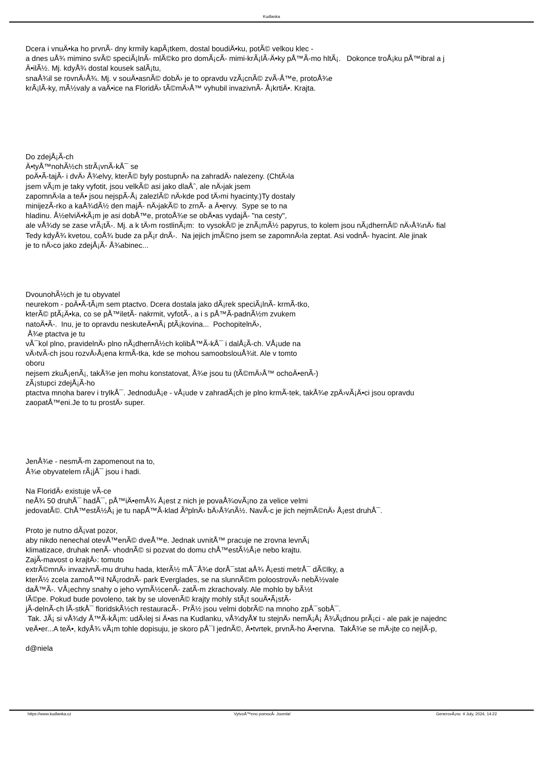Kudlanka
Dcera i vnuÄ•ka ho prvnÃ- dny krmily kapÃ¡tkem, dostal boudiÄ•ku, potÃ© velkou klec -
a dnes uÅ¾ mimino svÃ© speciÃ¡lnÃ- mlÃ©ko pro domÃ¡cÃ- mimi-krÃ¡lÃ-Ä•ky pÅ™Ã-mo hltÃ¡. Dokonce troÅ¡ku pÅ™ibral a j
Ä•ilÃ½. Mj. kdyÅ¾ dostal kousek salÃ¡tu,
snaÅ¾il se rovnÄ›Å¾. Mj. v souÄ•asnÃ© dobÄ› je to opravdu vzÃ¡cnÃ© zvÃ-Å™e, protoÅ¾e
krÃ¡lÃ-ky, mÃ½valy a vaÄ•ice na FloridÄ› tÃ©mÄ›Å™ vyhubil invazivnÃ- Å¡krtiÄ•. Krajta.
Do zdejÅ¡Ã-ch
Ä•tyÅ™nohÃ½ch strÃ¡vnÃ-kÅ¯ se
poÄ•Ã-tajÃ- i dvÄ› Å¾elvy, kterÃ© byly postupnÄ› na zahradÄ› nalezeny. (ChtÄ›la
jsem vÃ¡m je taky vyfotit, jsou velkÃ© asi jako dlaÅˆ, ale nÄ›jak jsem
zapomnÄ›la a teÄ• jsou nejspÃ-Å¡ zalezlÃ© nÄ›kde pod tÄ›mi hyacinty.)Ty dostaly
minijezÃ-rko a kaÅ¾dÃ½ den majÃ- nÄ›jakÃ© to zrnÃ- a Ä•ervy. Sype se to na
hladinu. Å½elviÄ•kÃ¡m je asi dobÅ™e, protoÅ¾e se obÄ•as vydajÃ- "na cesty",
ale vÅ¾dy se zase vrÃ¡tÃ-. Mj. a k tÄ›m rostlinÃ¡m: to vysokÃ© je znÃ¡mÃ½ papyrus, to kolem jsou nÃ¡dhernÃ© nÄ›Å¾nÄ› fial
Tedy kdyÅ¾ kvetou, coÅ¾ bude za pÃ¡r dnÃ-. Na jejich jmÃ©no jsem se zapomnÄ›la zeptat. Asi vodnÃ- hyacint. Ale jinak
je to nÄ›co jako zdejÅ¡Ã- Å¾abinec...
DvounohÃ½ch je tu obyvatel
neurekom - poÄ•Ã-tÃ¡m sem ptactvo. Dcera dostala jako dÃ¡rek speciÃ¡lnÃ- krmÃ-tko,
kterÃ© ptÃ¡Ä•ka, co se pÅ™iletÃ- nakrmit, vyfotÃ-, a i s pÅ™Ã-padnÃ½m zvukem
natoÄ•Ã-. Inu, je to opravdu neskuteÄ•nÃ¡ ptÃ¡kovina... PochopitelnÄ›,
Å¾e ptactva je tu
vÅ¯kol plno, pravidelnÄ› plno nÃ¡dhernÃ½ch kolibÅ™Ã-kÅ¯ i dalÅ¡Ã-ch. VÅ¡ude na
vÄ›tvÃ-ch jsou rozvÄ›Å¡ena krmÃ-tka, kde se mohou samoobslouÅ¾it. Ale v tomto
oboru
nejsem zkuÅ¡enÃ¡, takÅ¾e jen mohu konstatovat, Å¾e jsou tu (tÃ©mÄ›Å™ ochoÄ•enÃ-)
zÃ¡stupci zdejÅ¡Ã-ho
ptactva mnoha barev i trylkÅ¯. JednoduÅ¡e - vÅ¡ude v zahradÃ¡ch je plno krmÃ-tek, takÅ¾e zpÄ›vÃ¡Ä•ci jsou opravdu
zaopatÅ™eni.Je to tu prostÄ› super.
JenÅ¾e - nesmÃ-m zapomenout na to,
Å¾e obyvatelem rÃ¡jÅ¯ jsou i hadi.
Na FloridÄ› existuje vÃ-ce
neÅ¾ 50 druhÅ¯ hadÅ¯, pÅ™iÄ•emÅ¾ Å¡est z nich je povaÅ¾ovÃ¡no za velice velmi
jedovatÃ©. ChÅ™estÃ½Å¡ je tu napÅ™Ã-klad ÃºplnÄ› bÄ›Å¾nÃ½. NavÃ-c je jich nejmÃ©nÄ› Å¡est druhÅ¯.
Proto je nutno dÃ¡vat pozor,
aby nikdo nenechal otevÅ™enÃ© dveÅ™e. Jednak uvnitÅ™ pracuje ne zrovna levnÃ¡
klimatizace, druhak nenÃ- vhodnÃ© si pozvat do domu chÅ™estÃ½Å¡e nebo krajtu.
ZajÃ-mavost o krajtÄ›: tomuto
extrÃ©mnÄ› invazivnÃ-mu druhu hada, kterÃ½ mÅ¯Å¾e dorÅ¯stat aÅ¾ Å¡esti metrÅ¯ dÃ©lky, a
kterÃ½ zcela zamoÅ™il NÃ¡rodnÃ- park Everglades, se na slunnÃ©m poloostrovÄ› nebÃ½vale
daÅ™Ã-. VÅ¡echny snahy o jeho vymÃ½cenÃ- zatÃ-m zkrachovaly. Ale mohlo by bÃ½t
lÃ©pe. Pokud bude povoleno, tak by se ulovenÃ© krajty mohly stÃ¡t souÄ•Ã¡stÃ-
jÃ-delnÃ-ch lÃ-stkÅ¯ floridskÃ½ch restauracÃ-. PrÃ½ jsou velmi dobrÃ© na mnoho zpÅ¯sobÅ¯.
Tak. JÃ¡ si vÅ¾dy Å™Ã-kÃ¡m: udÄ›lej si Ä•as na Kudlanku, vÅ¾dyÅ¥ tu stejnÄ› nemÃ¡Å¡ Å¾Ã¡dnou prÃ¡ci - ale pak je najednc
veÄ•er...A teÄ•, kdyÅ¾ vÃ¡m tohle dopisuju, je skoro pÅ¯l jednÃ©, Ä•tvrtek, prvnÃ-ho Ä•ervna. TakÅ¾e se mÄ›jte co nejlÃ-p,
d@niela
https://www.kudlanka.cz VytvoÅ™eno pomocÃ- Joomla! GenerovÃ¡no: 4 July, 2024, 14:22